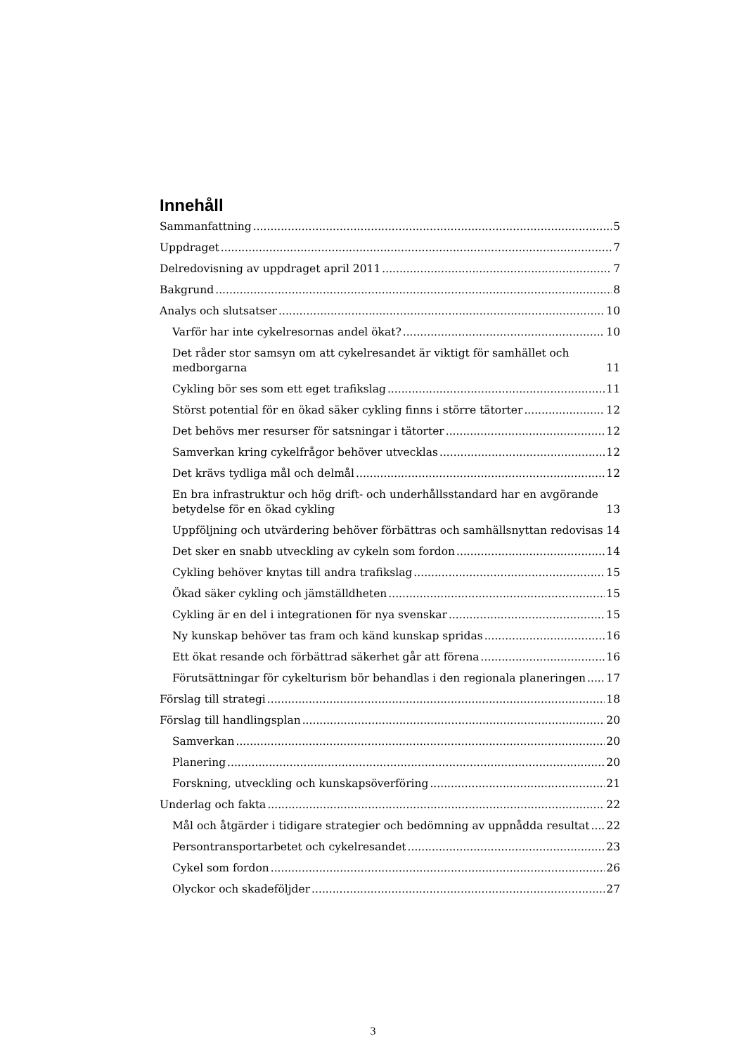Innehåll
Sammanfattning 5
Uppdraget 7
Delredovisning av uppdraget april 2011 7
Bakgrund 8
Analys och slutsatser 10
Varför har inte cykelresornas andel ökat? 10
Det råder stor samsyn om att cykelresandet är viktigt för samhället och medborgarna 11
Cykling bör ses som ett eget trafikslag 11
Störst potential för en ökad säker cykling finns i större tätorter 12
Det behövs mer resurser för satsningar i tätorter 12
Samverkan kring cykelfrågor behöver utvecklas 12
Det krävs tydliga mål och delmål 12
En bra infrastruktur och hög drift- och underhållsstandard har en avgörande betydelse för en ökad cykling 13
Uppföljning och utvärdering behöver förbättras och samhällsnyttan redovisas 14
Det sker en snabb utveckling av cykeln som fordon 14
Cykling behöver knytas till andra trafikslag 15
Ökad säker cykling och jämställdheten 15
Cykling är en del i integrationen för nya svenskar 15
Ny kunskap behöver tas fram och känd kunskap spridas 16
Ett ökat resande och förbättrad säkerhet går att förena 16
Förutsättningar för cykelturism bör behandlas i den regionala planeringen 17
Förslag till strategi 18
Förslag till handlingsplan 20
Samverkan 20
Planering 20
Forskning, utveckling och kunskapsöverföring 21
Underlag och fakta 22
Mål och åtgärder i tidigare strategier och bedömning av uppnådda resultat 22
Persontransportarbetet och cykelresandet 23
Cykel som fordon 26
Olyckor och skadeföljder 27
3